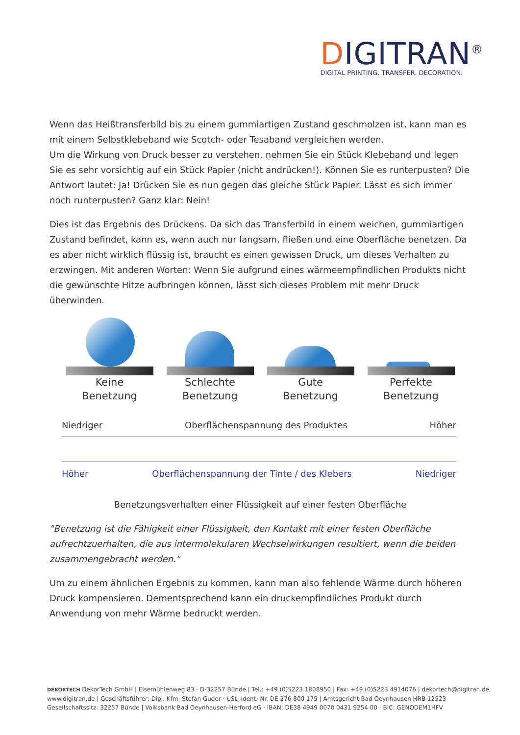DIGITRAN<sup>®</sup>
DIGITAL PRINTING. TRANSFER. DECORATION.
Wenn das Heißtransferbild bis zu einem gummiartigen Zustand geschmolzen ist, kann man es mit einem Selbstklebeband wie Scotch- oder Tesaband vergleichen werden.
Um die Wirkung von Druck besser zu verstehen, nehmen Sie ein Stück Klebeband und legen Sie es sehr vorsichtig auf ein Stück Papier (nicht andrücken!). Können Sie es runterpusten? Die Antwort lautet: Ja! Drücken Sie es nun gegen das gleiche Stück Papier. Lässt es sich immer noch runterpusten? Ganz klar: Nein!
Dies ist das Ergebnis des Drückens. Da sich das Transferbild in einem weichen, gummiartigen Zustand befindet, kann es, wenn auch nur langsam, fließen und eine Oberfläche benetzen. Da es aber nicht wirklich flüssig ist, braucht es einen gewissen Druck, um dieses Verhalten zu erzwingen. Mit anderen Worten: Wenn Sie aufgrund eines wärmeempfindlichen Produkts nicht die gewünschte Hitze aufbringen können, lässt sich dieses Problem mit mehr Druck überwinden.
Keine
Benetzung
Schlechte
Benetzung
Gute
Benetzung
Perfekte
Benetzung
Niedriger Oberflächenspannung des Produktes Höher
Höher Oberflächenspannung der Tinte / des Klebers Niedriger
Benetzungsverhalten einer Flüssigkeit auf einer festen Oberfläche
"Benetzung ist die Fähigkeit einer Flüssigkeit, den Kontakt mit einer festen Oberfläche aufrechtzuerhalten, die aus intermolekularen Wechselwirkungen resultiert, wenn die beiden zusammengebracht werden."
Um zu einem ähnlichen Ergebnis zu kommen, kann man also fehlende Wärme durch höheren Druck kompensieren. Dementsprechend kann ein druckempfindliches Produkt durch Anwendung von mehr Wärme bedruckt werden.
DEKORTECH DekorTech GmbH | Elsemühlenweg 83 · D-32257 Bünde | Tel.: +49 (0)5223 1808950 | Fax: +49 (0)5223 4914076 | dekortech@digitran.de
www.digitran.de | Geschäftsführer: Dipl. Kfm. Stefan Guder · USt.-Ident.-Nr. DE 276 800 175 | Amtsgericht Bad Oeynhausen HRB 12523
Gesellschaftssitz: 32257 Bünde | Volksbank Bad Oeynhausen-Herford eG · IBAN: DE38 4949 0070 0431 9254 00 · BIC: GENODEM1HFV